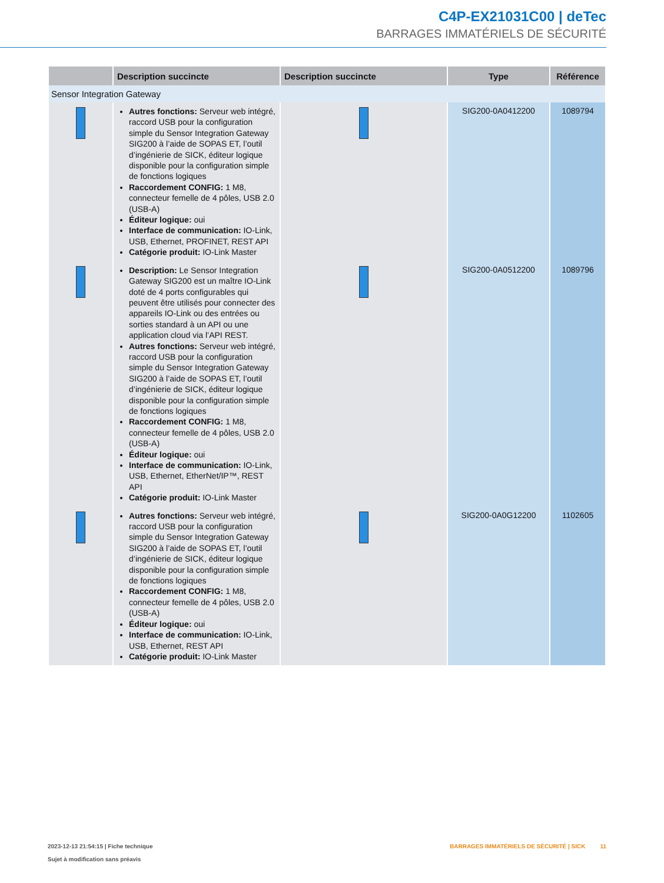C4P-EX21031C00 | deTec
BARRAGES IMMATÉRIELS DE SÉCURITÉ
| | Description succincte | Description succincte | Type | Référence |
| --- | --- | --- | --- | --- |
| Sensor Integration Gateway | | | | |
| | Autres fonctions: Serveur web intégré, raccord USB pour la configuration simple du Sensor Integration Gateway SIG200 à l’aide de SOPAS ET, l’outil d’ingénierie de SICK, éditeur logique disponible pour la configuration simple de fonctions logiques Raccordement CONFIG: 1 M8, connecteur femelle de 4 pôles, USB 2.0 (USB-A) Éditeur logique: oui Interface de communication: IO-Link, USB, Ethernet, PROFINET, REST API Catégorie produit: IO-Link Master | | SIG200-0A0412200 | 1089794 |
| | Description: Le Sensor Integration Gateway SIG200 est un maître IO-Link doté de 4 ports configurables qui peuvent être utilisés pour connecter des appareils IO-Link ou des entrées ou sorties standard à un API ou une application cloud via l’API REST. Autres fonctions: Serveur web intégré, raccord USB pour la configuration simple du Sensor Integration Gateway SIG200 à l’aide de SOPAS ET, l’outil d’ingénierie de SICK, éditeur logique disponible pour la configuration simple de fonctions logiques Raccordement CONFIG: 1 M8, connecteur femelle de 4 pôles, USB 2.0 (USB-A) Éditeur logique: oui Interface de communication: IO-Link, USB, Ethernet, EtherNet/IP™, REST API Catégorie produit: IO-Link Master | | SIG200-0A0512200 | 1089796 |
| | Autres fonctions: Serveur web intégré, raccord USB pour la configuration simple du Sensor Integration Gateway SIG200 à l’aide de SOPAS ET, l’outil d’ingénierie de SICK, éditeur logique disponible pour la configuration simple de fonctions logiques Raccordement CONFIG: 1 M8, connecteur femelle de 4 pôles, USB 2.0 (USB-A) Éditeur logique: oui Interface de communication: IO-Link, USB, Ethernet, REST API Catégorie produit: IO-Link Master | | SIG200-0A0G12200 | 1102605 |
2023-12-13 21:54:15 | Fiche technique
Sujet à modification sans préavis
BARRAGES IMMATÉRIELS DE SÉCURITÉ | SICK 11